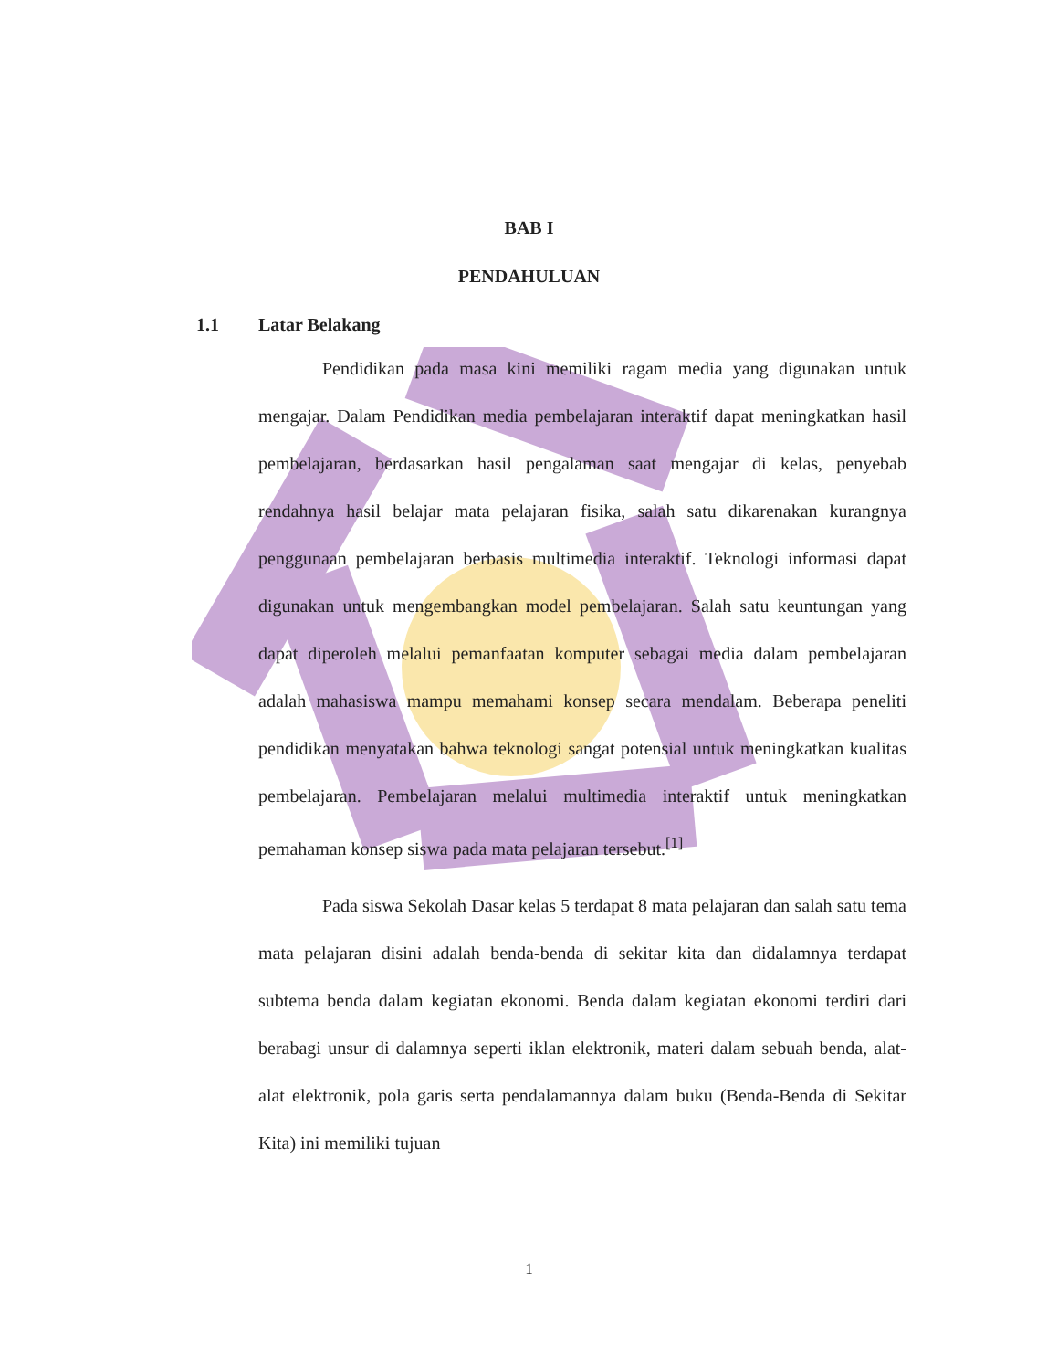BAB I
PENDAHULUAN
1.1 Latar Belakang
Pendidikan pada masa kini memiliki ragam media yang digunakan untuk mengajar. Dalam Pendidikan media pembelajaran interaktif dapat meningkatkan hasil pembelajaran, berdasarkan hasil pengalaman saat mengajar di kelas, penyebab rendahnya hasil belajar mata pelajaran fisika, salah satu dikarenakan kurangnya penggunaan pembelajaran berbasis multimedia interaktif. Teknologi informasi dapat digunakan untuk mengembangkan model pembelajaran. Salah satu keuntungan yang dapat diperoleh melalui pemanfaatan komputer sebagai media dalam pembelajaran adalah mahasiswa mampu memahami konsep secara mendalam. Beberapa peneliti pendidikan menyatakan bahwa teknologi sangat potensial untuk meningkatkan kualitas pembelajaran. Pembelajaran melalui multimedia interaktif untuk meningkatkan pemahaman konsep siswa pada mata pelajaran tersebut.<sup>[1]</sup>
Pada siswa Sekolah Dasar kelas 5 terdapat 8 mata pelajaran dan salah satu tema mata pelajaran disini adalah benda-benda di sekitar kita dan didalamnya terdapat subtema benda dalam kegiatan ekonomi. Benda dalam kegiatan ekonomi terdiri dari berabagi unsur di dalamnya seperti iklan elektronik, materi dalam sebuah benda, alat-alat elektronik, pola garis serta pendalamannya dalam buku (Benda-Benda di Sekitar Kita) ini memiliki tujuan
1